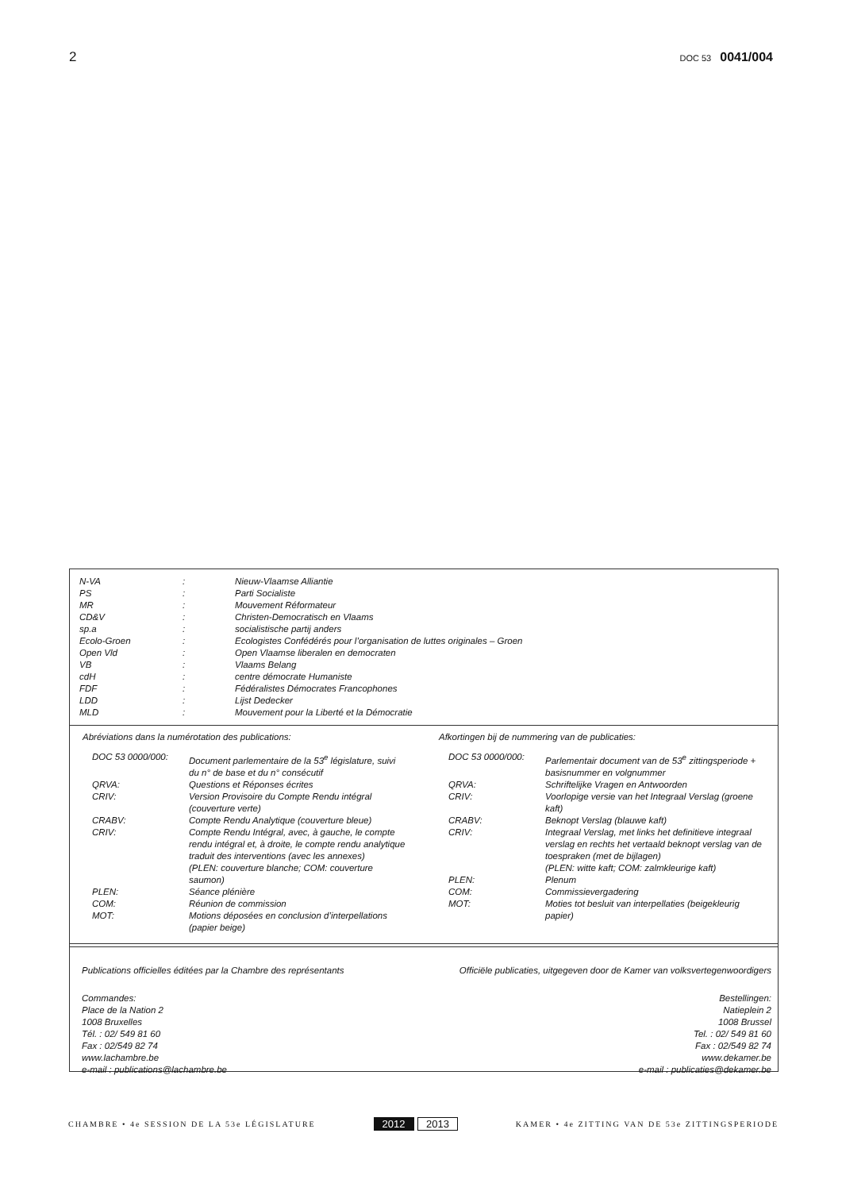2 DOC 53 0041/004
| N-VA | : | Nieuw-Vlaamse Alliantie |
| PS | : | Parti Socialiste |
| MR | : | Mouvement Réformateur |
| CD&V | : | Christen-Democratisch en Vlaams |
| sp.a | : | socialistische partij anders |
| Ecolo-Groen | : | Ecologistes Confédérés pour l’organisation de luttes originales – Groen |
| Open Vld | : | Open Vlaamse liberalen en democraten |
| VB | : | Vlaams Belang |
| cdH | : | centre démocrate Humaniste |
| FDF | : | Fédéralistes Démocrates Francophones |
| LDD | : | Lijst Dedecker |
| MLD | : | Mouvement pour la Liberté et la Démocratie |
Abréviations dans la numérotation des publications:
| DOC 53 0000/000: | Document parlementaire de la 53<sup>e</sup> législature, suivi du n° de base et du n° consécutif |
| QRVA: | Questions et Réponses écrites |
| CRIV: | Version Provisoire du Compte Rendu intégral (couverture verte) |
| CRABV: | Compte Rendu Analytique (couverture bleue) |
| CRIV: | Compte Rendu Intégral, avec, à gauche, le compte rendu intégral et, à droite, le compte rendu analytique traduit des interventions (avec les annexes) (PLEN: couverture blanche; COM: couverture saumon) |
| PLEN: | Séance plénière |
| COM: | Réunion de commission |
| MOT: | Motions déposées en conclusion d’interpellations (papier beige) |
Afkortingen bij de nummering van de publicaties:
| DOC 53 0000/000: | Parlementair document van de 53<sup>e</sup> zittingsperiode + basisnummer en volgnummer |
| QRVA: | Schriftelijke Vragen en Antwoorden |
| CRIV: | Voorlopige versie van het Integraal Verslag (groene kaft) |
| CRABV: | Beknopt Verslag (blauwe kaft) |
| CRIV: | Integraal Verslag, met links het definitieve integraal verslag en rechts het vertaald beknopt verslag van de toespraken (met de bijlagen) (PLEN: witte kaft; COM: zalmkleurige kaft) |
| PLEN: | Plenum |
| COM: | Commissievergadering |
| MOT: | Moties tot besluit van interpellaties (beigekleurig papier) |
Publications officielles éditées par la Chambre des représentants Officiële publicaties, uitgegeven door de Kamer van volksvertegenwoordigers
Commandes:
Place de la Nation 2
1008 Bruxelles
Tél. : 02/ 549 81 60
Fax : 02/549 82 74
www.lachambre.be
e-mail : publications@lachambre.be Bestellingen:
Natieplein 2
1008 Brussel
Tel. : 02/ 549 81 60
Fax : 02/549 82 74
www.dekamer.be
e-mail : publicaties@dekamer.be
CHAMBRE • 4e SESSION DE LA 53e LÉGISLATURE 2012 2013 KAMER • 4e ZITTING VAN DE 53e ZITTINGSPERIODE